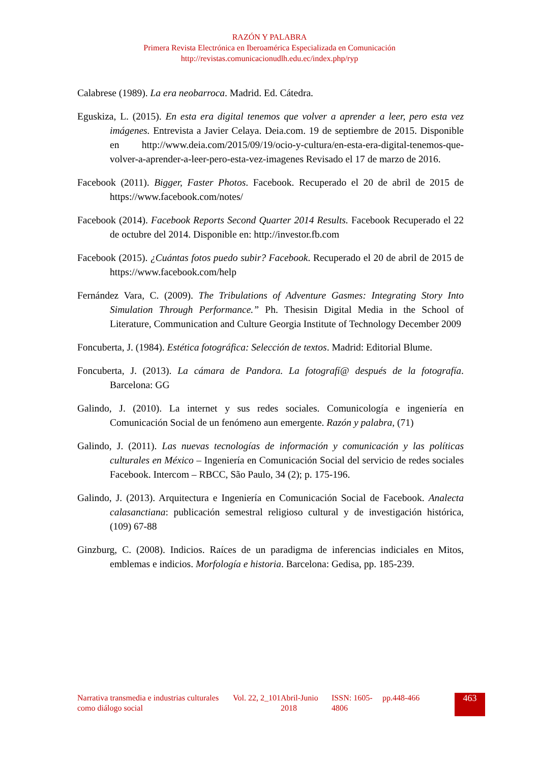RAZÓN Y PALABRA
Primera Revista Electrónica en Iberoamérica Especializada en Comunicación
http://revistas.comunicacionudlh.edu.ec/index.php/ryp
Calabrese (1989). La era neobarroca. Madrid. Ed. Cátedra.
Eguskiza, L. (2015). En esta era digital tenemos que volver a aprender a leer, pero esta vez imágenes. Entrevista a Javier Celaya. Deia.com. 19 de septiembre de 2015. Disponible en http://www.deia.com/2015/09/19/ocio-y-cultura/en-esta-era-digital-tenemos-que-volver-a-aprender-a-leer-pero-esta-vez-imagenes Revisado el 17 de marzo de 2016.
Facebook (2011). Bigger, Faster Photos. Facebook. Recuperado el 20 de abril de 2015 de https://www.facebook.com/notes/
Facebook (2014). Facebook Reports Second Quarter 2014 Results. Facebook Recuperado el 22 de octubre del 2014. Disponible en: http://investor.fb.com
Facebook (2015). ¿Cuántas fotos puedo subir? Facebook. Recuperado el 20 de abril de 2015 de https://www.facebook.com/help
Fernández Vara, C. (2009). The Tribulations of Adventure Gasmes: Integrating Story Into Simulation Through Performance.” Ph. Thesisin Digital Media in the School of Literature, Communication and Culture Georgia Institute of Technology December 2009
Foncuberta, J. (1984). Estética fotográfica: Selección de textos. Madrid: Editorial Blume.
Foncuberta, J. (2013). La cámara de Pandora. La fotografí@ después de la fotografía. Barcelona: GG
Galindo, J. (2010). La internet y sus redes sociales. Comunicología e ingeniería en Comunicación Social de un fenómeno aun emergente. Razón y palabra, (71)
Galindo, J. (2011). Las nuevas tecnologías de información y comunicación y las políticas culturales en México – Ingeniería en Comunicación Social del servicio de redes sociales Facebook. Intercom – RBCC, São Paulo, 34 (2); p. 175-196.
Galindo, J. (2013). Arquitectura e Ingeniería en Comunicación Social de Facebook. Analecta calasanctiana: publicación semestral religioso cultural y de investigación histórica, (109) 67-88
Ginzburg, C. (2008). Indicios. Raíces de un paradigma de inferencias indiciales en Mitos, emblemas e indicios. Morfología e historia. Barcelona: Gedisa, pp. 185-239.
| Narrativa transmedia e industrias culturales como diálogo social | Vol. 22, 2_101 | Abril-Junio 2018 | ISSN: 1605-4806 | pp.448-466 | 463 |